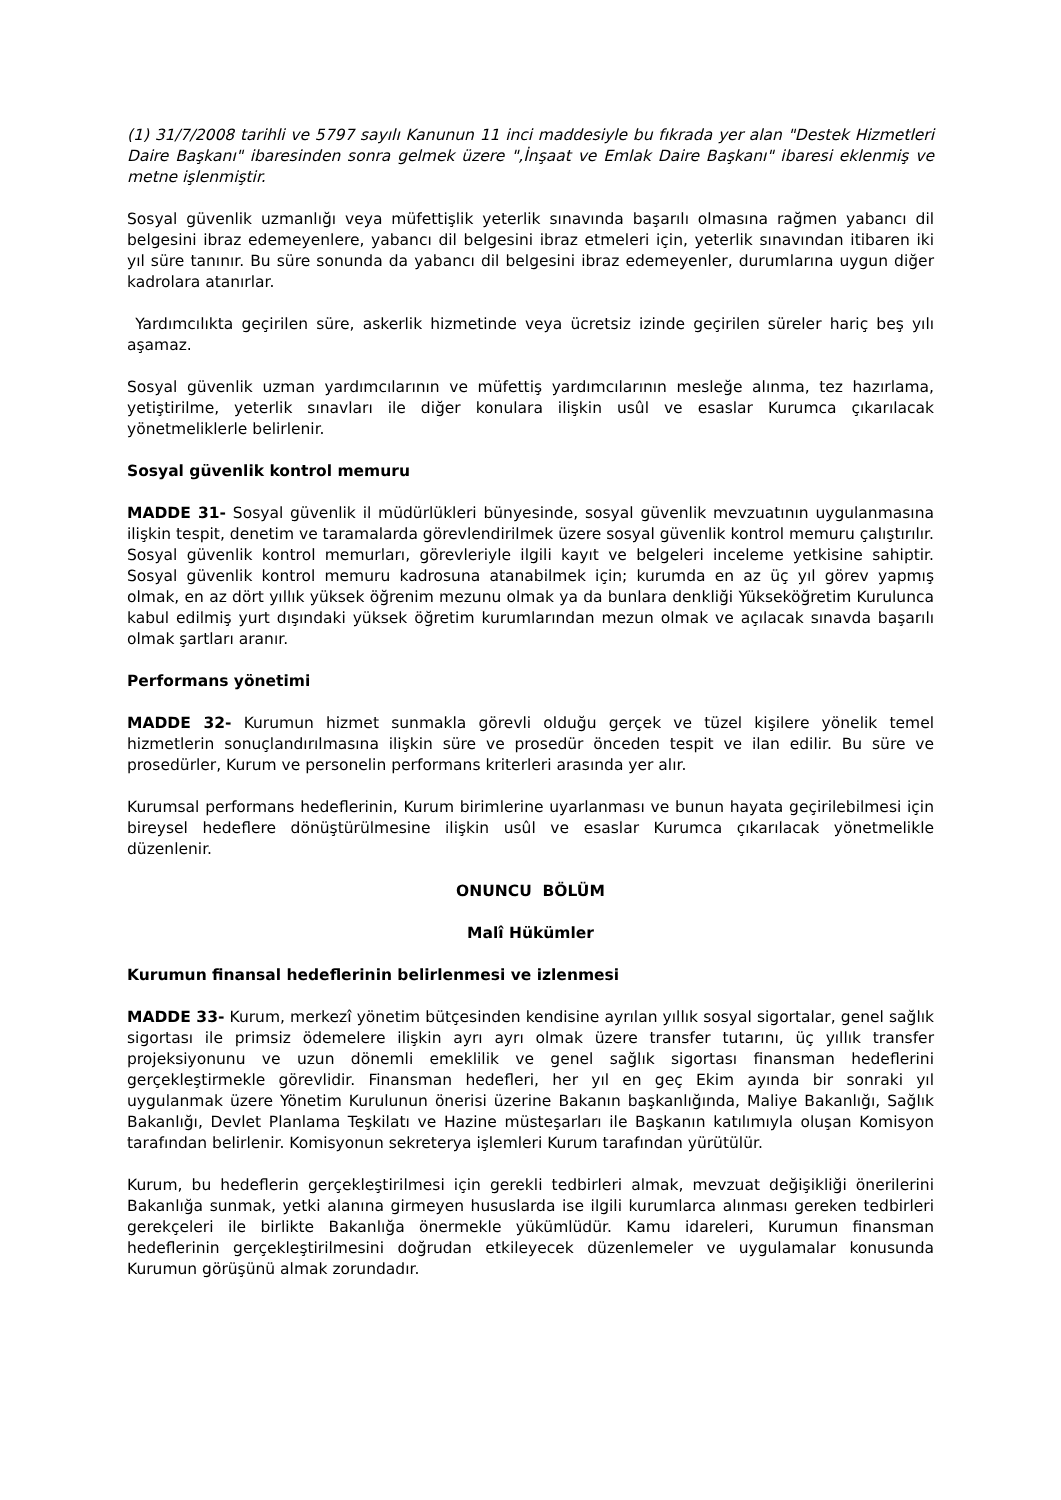(1) 31/7/2008 tarihli ve 5797 sayılı Kanunun 11 inci maddesiyle bu fıkrada yer alan "Destek Hizmetleri Daire Başkanı" ibaresinden sonra gelmek üzere ",İnşaat ve Emlak Daire Başkanı" ibaresi eklenmiş ve metne işlenmiştir.
Sosyal güvenlik uzmanlığı veya müfettişlik yeterlik sınavında başarılı olmasına rağmen yabancı dil belgesini ibraz edemeyenlere, yabancı dil belgesini ibraz etmeleri için, yeterlik sınavından itibaren iki yıl süre tanınır. Bu süre sonunda da yabancı dil belgesini ibraz edemeyenler, durumlarına uygun diğer kadrolara atanırlar.
Yardımcılıkta geçirilen süre, askerlik hizmetinde veya ücretsiz izinde geçirilen süreler hariç beş yılı aşamaz.
Sosyal güvenlik uzman yardımcılarının ve müfettiş yardımcılarının mesleğe alınma, tez hazırlama, yetiştirilme, yeterlik sınavları ile diğer konulara ilişkin usûl ve esaslar Kurumca çıkarılacak yönetmeliklerle belirlenir.
Sosyal güvenlik kontrol memuru
MADDE 31- Sosyal güvenlik il müdürlükleri bünyesinde, sosyal güvenlik mevzuatının uygulanmasına ilişkin tespit, denetim ve taramalarda görevlendirilmek üzere sosyal güvenlik kontrol memuru çalıştırılır. Sosyal güvenlik kontrol memurları, görevleriyle ilgili kayıt ve belgeleri inceleme yetkisine sahiptir. Sosyal güvenlik kontrol memuru kadrosuna atanabilmek için; kurumda en az üç yıl görev yapmış olmak, en az dört yıllık yüksek öğrenim mezunu olmak ya da bunlara denkliği Yükseköğretim Kurulunca kabul edilmiş yurt dışındaki yüksek öğretim kurumlarından mezun olmak ve açılacak sınavda başarılı olmak şartları aranır.
Performans yönetimi
MADDE 32- Kurumun hizmet sunmakla görevli olduğu gerçek ve tüzel kişilere yönelik temel hizmetlerin sonuçlandırılmasına ilişkin süre ve prosedür önceden tespit ve ilan edilir. Bu süre ve prosedürler, Kurum ve personelin performans kriterleri arasında yer alır.
Kurumsal performans hedeflerinin, Kurum birimlerine uyarlanması ve bunun hayata geçirilebilmesi için bireysel hedeflere dönüştürülmesine ilişkin usûl ve esaslar Kurumca çıkarılacak yönetmelikle düzenlenir.
ONUNCU BÖLÜM
Malî Hükümler
Kurumun finansal hedeflerinin belirlenmesi ve izlenmesi
MADDE 33- Kurum, merkezî yönetim bütçesinden kendisine ayrılan yıllık sosyal sigortalar, genel sağlık sigortası ile primsiz ödemelere ilişkin ayrı ayrı olmak üzere transfer tutarını, üç yıllık transfer projeksiyonunu ve uzun dönemli emeklilik ve genel sağlık sigortası finansman hedeflerini gerçekleştirmekle görevlidir. Finansman hedefleri, her yıl en geç Ekim ayında bir sonraki yıl uygulanmak üzere Yönetim Kurulunun önerisi üzerine Bakanın başkanlığında, Maliye Bakanlığı, Sağlık Bakanlığı, Devlet Planlama Teşkilatı ve Hazine müsteşarları ile Başkanın katılımıyla oluşan Komisyon tarafından belirlenir. Komisyonun sekreterya işlemleri Kurum tarafından yürütülür.
Kurum, bu hedeflerin gerçekleştirilmesi için gerekli tedbirleri almak, mevzuat değişikliği önerilerini Bakanlığa sunmak, yetki alanına girmeyen hususlarda ise ilgili kurumlarca alınması gereken tedbirleri gerekçeleri ile birlikte Bakanlığa önermekle yükümlüdür. Kamu idareleri, Kurumun finansman hedeflerinin gerçekleştirilmesini doğrudan etkileyecek düzenlemeler ve uygulamalar konusunda Kurumun görüşünü almak zorundadır.